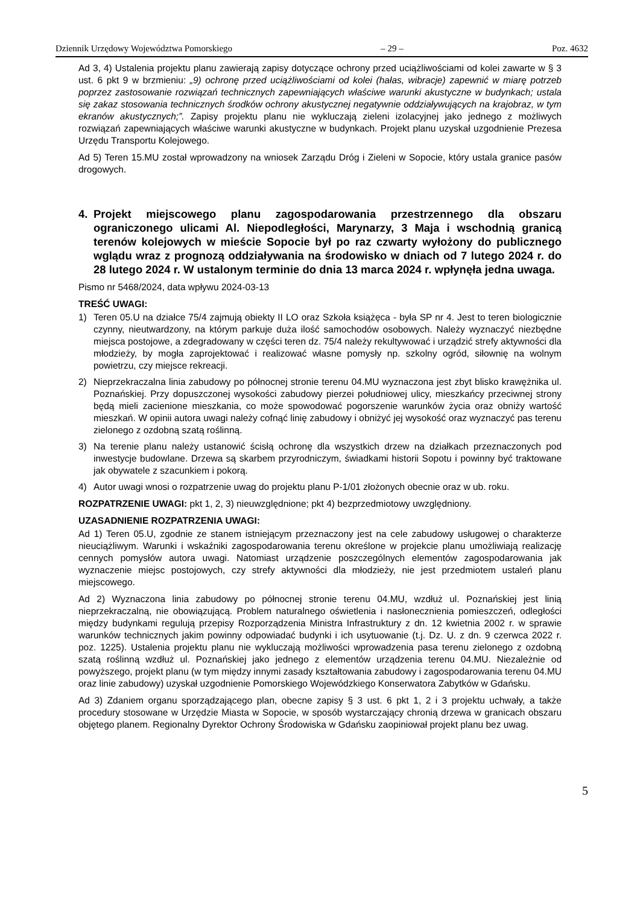Dziennik Urzędowy Województwa Pomorskiego – 29 – Poz. 4632
Ad 3, 4) Ustalenia projektu planu zawierają zapisy dotyczące ochrony przed uciążliwościami od kolei zawarte w § 3 ust. 6 pkt 9 w brzmieniu: „9) ochronę przed uciążliwościami od kolei (hałas, wibracje) zapewnić w miarę potrzeb poprzez zastosowanie rozwiązań technicznych zapewniających właściwe warunki akustyczne w budynkach; ustala się zakaz stosowania technicznych środków ochrony akustycznej negatywnie oddziaływujących na krajobraz, w tym ekranów akustycznych;”. Zapisy projektu planu nie wykluczają zieleni izolacyjnej jako jednego z możliwych rozwiązań zapewniających właściwe warunki akustyczne w budynkach. Projekt planu uzyskał uzgodnienie Prezesa Urzędu Transportu Kolejowego.
Ad 5) Teren 15.MU został wprowadzony na wniosek Zarządu Dróg i Zieleni w Sopocie, który ustala granice pasów drogowych.
4. Projekt miejscowego planu zagospodarowania przestrzennego dla obszaru ograniczonego ulicami Al. Niepodległości, Marynarzy, 3 Maja i wschodnią granicą terenów kolejowych w mieście Sopocie był po raz czwarty wyłożony do publicznego wglądu wraz z prognozą oddziaływania na środowisko w dniach od 7 lutego 2024 r. do 28 lutego 2024 r. W ustalonym terminie do dnia 13 marca 2024 r. wpłynęła jedna uwaga.
Pismo nr 5468/2024, data wpływu 2024-03-13
TREŚĆ UWAGI:
1) Teren 05.U na działce 75/4 zajmują obiekty II LO oraz Szkoła książęca - była SP nr 4. Jest to teren biologicznie czynny, nieutwardzony, na którym parkuje duża ilość samochodów osobowych. Należy wyznaczyć niezbędne miejsca postojowe, a zdegradowany w części teren dz. 75/4 należy rekultywować i urządzić strefy aktywności dla młodzieży, by mogła zaprojektować i realizować własne pomysły np. szkolny ogród, siłownię na wolnym powietrzu, czy miejsce rekreacji.
2) Nieprzekraczalna linia zabudowy po północnej stronie terenu 04.MU wyznaczona jest zbyt blisko krawężnika ul. Poznańskiej. Przy dopuszczonej wysokości zabudowy pierzei południowej ulicy, mieszkańcy przeciwnej strony będą mieli zacienione mieszkania, co może spowodować pogorszenie warunków życia oraz obniży wartość mieszkań. W opinii autora uwagi należy cofnąć linię zabudowy i obniżyć jej wysokość oraz wyznaczyć pas terenu zielonego z ozdobną szatą roślinną.
3) Na terenie planu należy ustanowić ścisłą ochronę dla wszystkich drzew na działkach przeznaczonych pod inwestycje budowlane. Drzewa są skarbem przyrodniczym, świadkami historii Sopotu i powinny być traktowane jak obywatele z szacunkiem i pokorą.
4) Autor uwagi wnosi o rozpatrzenie uwag do projektu planu P-1/01 złożonych obecnie oraz w ub. roku.
ROZPATRZENIE UWAGI: pkt 1, 2, 3) nieuwzględnione; pkt 4) bezprzedmiotowy uwzględniony.
UZASADNIENIE ROZPATRZENIA UWAGI:
Ad 1) Teren 05.U, zgodnie ze stanem istniejącym przeznaczony jest na cele zabudowy usługowej o charakterze nieuciążliwym. Warunki i wskaźniki zagospodarowania terenu określone w projekcie planu umożliwiają realizację cennych pomysłów autora uwagi. Natomiast urządzenie poszczególnych elementów zagospodarowania jak wyznaczenie miejsc postojowych, czy strefy aktywności dla młodzieży, nie jest przedmiotem ustaleń planu miejscowego.
Ad 2) Wyznaczona linia zabudowy po północnej stronie terenu 04.MU, wzdłuż ul. Poznańskiej jest linią nieprzekraczalną, nie obowiązującą. Problem naturalnego oświetlenia i nasłonecznienia pomieszczeń, odległości między budynkami regulują przepisy Rozporządzenia Ministra Infrastruktury z dn. 12 kwietnia 2002 r. w sprawie warunków technicznych jakim powinny odpowiadać budynki i ich usytuowanie (t.j. Dz. U. z dn. 9 czerwca 2022 r. poz. 1225). Ustalenia projektu planu nie wykluczają możliwości wprowadzenia pasa terenu zielonego z ozdobną szatą roślinną wzdłuż ul. Poznańskiej jako jednego z elementów urządzenia terenu 04.MU. Niezależnie od powyższego, projekt planu (w tym między innymi zasady kształtowania zabudowy i zagospodarowania terenu 04.MU oraz linie zabudowy) uzyskał uzgodnienie Pomorskiego Wojewódzkiego Konserwatora Zabytków w Gdańsku.
Ad 3) Zdaniem organu sporządzającego plan, obecne zapisy § 3 ust. 6 pkt 1, 2 i 3 projektu uchwały, a także procedury stosowane w Urzędzie Miasta w Sopocie, w sposób wystarczający chronią drzewa w granicach obszaru objętego planem. Regionalny Dyrektor Ochrony Środowiska w Gdańsku zaopiniował projekt planu bez uwag.
5